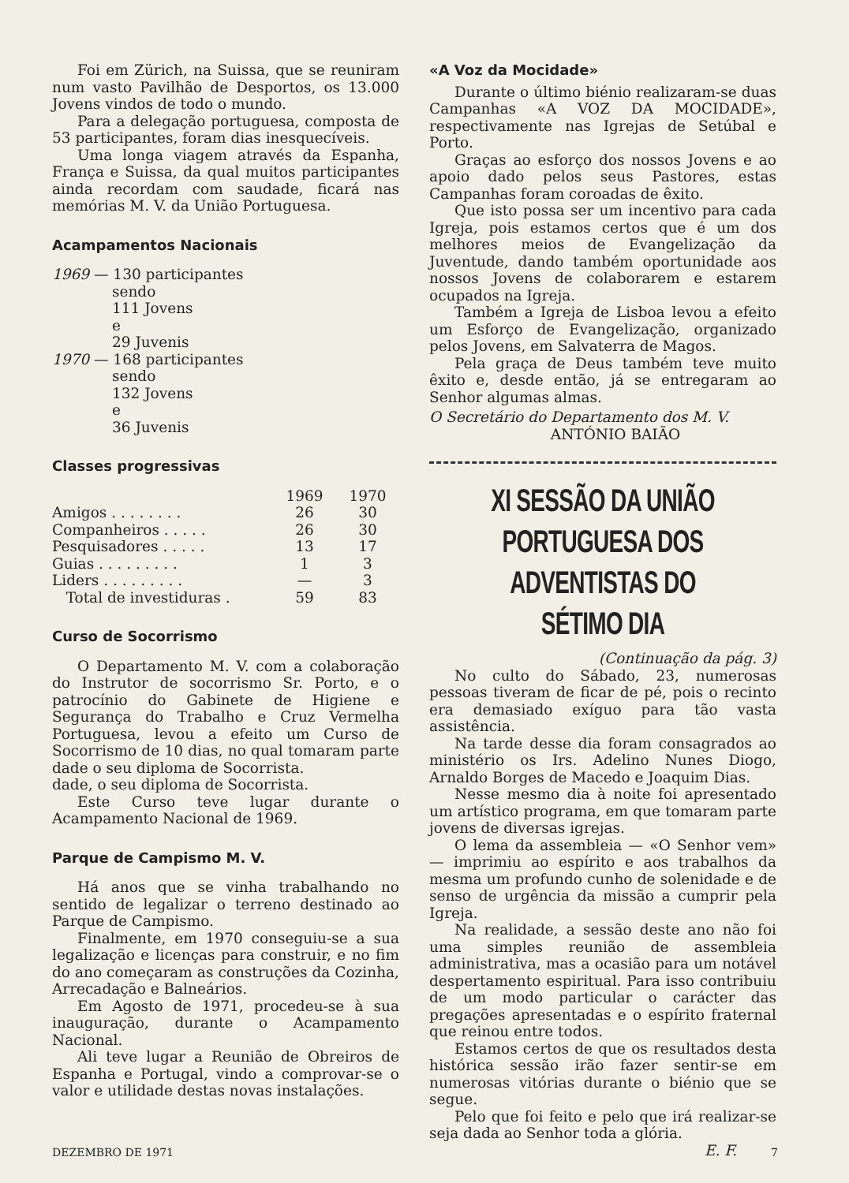Foi em Zürich, na Suissa, que se reuniram num vasto Pavilhão de Desportos, os 13.000 Jovens vindos de todo o mundo.
Para a delegação portuguesa, composta de 53 participantes, foram dias inesquecíveis.
Uma longa viagem através da Espanha, França e Suissa, da qual muitos participantes ainda recordam com saudade, ficará nas memórias M. V. da União Portuguesa.
Acampamentos Nacionais
1969 — 130 participantes
sendo
111 Jovens
e
29 Juvenis
1970 — 168 participantes
sendo
132 Jovens
e
36 Juvenis
Classes progressivas
| | 1969 | 1970 |
| --- | --- | --- |
| Amigos . . . . . . . . | 26 | 30 |
| Companheiros . . . . . | 26 | 30 |
| Pesquisadores . . . . . | 13 | 17 |
| Guias . . . . . . . . . | 1 | 3 |
| Liders . . . . . . . . . | — | 3 |
| Total de investiduras . | 59 | 83 |
Curso de Socorrismo
O Departamento M. V. com a colaboração do Instrutor de socorrismo Sr. Porto, e o patrocínio do Gabinete de Higiene e Segurança do Trabalho e Cruz Vermelha Portuguesa, levou a efeito um Curso de Socorrismo de 10 dias, no qual tomaram parte dade o seu diploma de Socorrista.
dade, o seu diploma de Socorrista.
Este Curso teve lugar durante o Acampamento Nacional de 1969.
Parque de Campismo M. V.
Há anos que se vinha trabalhando no sentido de legalizar o terreno destinado ao Parque de Campismo.
Finalmente, em 1970 conseguiu-se a sua legalização e licenças para construir, e no fim do ano começaram as construções da Cozinha, Arrecadação e Balneários.
Em Agosto de 1971, procedeu-se à sua inauguração, durante o Acampamento Nacional.
Ali teve lugar a Reunião de Obreiros de Espanha e Portugal, vindo a comprovar-se o valor e utilidade destas novas instalações.
«A Voz da Mocidade»
Durante o último biénio realizaram-se duas Campanhas «A VOZ DA MOCIDADE», respectivamente nas Igrejas de Setúbal e Porto.
Graças ao esforço dos nossos Jovens e ao apoio dado pelos seus Pastores, estas Campanhas foram coroadas de êxito.
Que isto possa ser um incentivo para cada Igreja, pois estamos certos que é um dos melhores meios de Evangelização da Juventude, dando também oportunidade aos nossos Jovens de colaborarem e estarem ocupados na Igreja.
Também a Igreja de Lisboa levou a efeito um Esforço de Evangelização, organizado pelos Jovens, em Salvaterra de Magos.
Pela graça de Deus também teve muito êxito e, desde então, já se entregaram ao Senhor algumas almas.
O Secretário do Departamento dos M. V.
ANTÓNIO BAIÃO
XI SESSÃO DA UNIÃO PORTUGUESA DOS ADVENTISTAS DO SÉTIMO DIA
(Continuação da pág. 3)
No culto do Sábado, 23, numerosas pessoas tiveram de ficar de pé, pois o recinto era demasiado exíguo para tão vasta assistência.
Na tarde desse dia foram consagrados ao ministério os Irs. Adelino Nunes Diogo, Arnaldo Borges de Macedo e Joaquim Dias.
Nesse mesmo dia à noite foi apresentado um artístico programa, em que tomaram parte jovens de diversas igrejas.
O lema da assembleia — «O Senhor vem» — imprimiu ao espírito e aos trabalhos da mesma um profundo cunho de solenidade e de senso de urgência da missão a cumprir pela Igreja.
Na realidade, a sessão deste ano não foi uma simples reunião de assembleia administrativa, mas a ocasião para um notável despertamento espiritual. Para isso contribuiu de um modo particular o carácter das pregações apresentadas e o espírito fraternal que reinou entre todos.
Estamos certos de que os resultados desta histórica sessão irão fazer sentir-se em numerosas vitórias durante o biénio que se segue.
Pelo que foi feito e pelo que irá realizar-se seja dada ao Senhor toda a glória.
E. F.
DEZEMBRO DE 1971 7